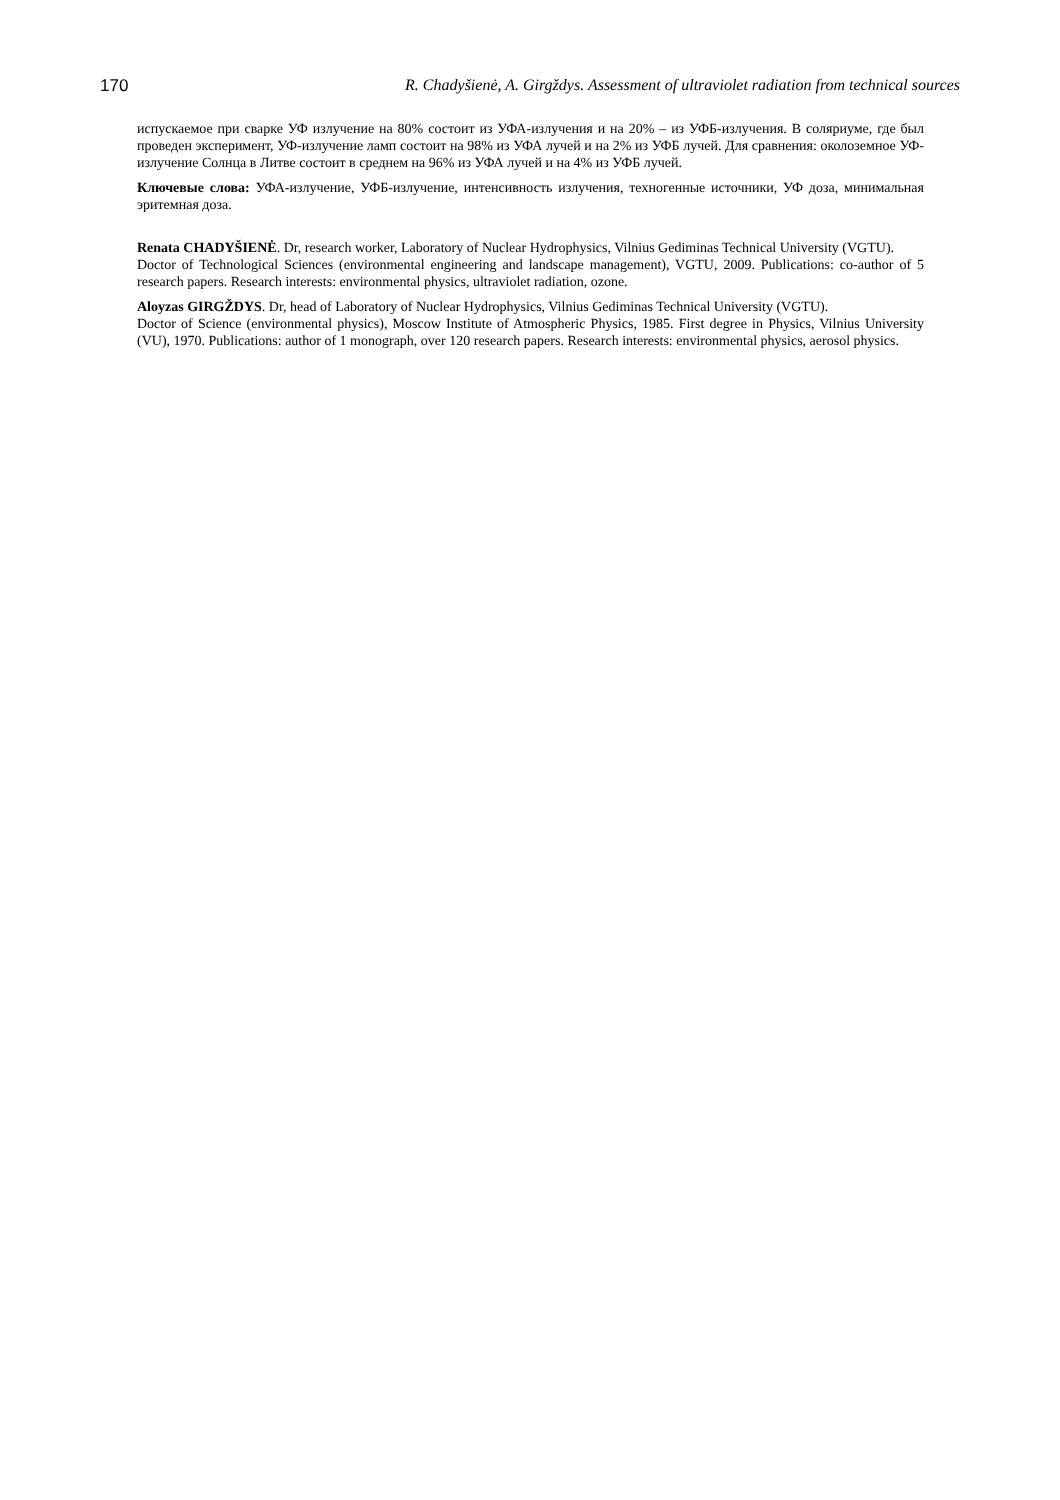170 R. Chadyšienė, A. Girgždys. Assessment of ultraviolet radiation from technical sources
испускаемое при сварке УФ излучение на 80% состоит из УФА-излучения и на 20% – из УФБ-излучения. В соляриуме, где был проведен эксперимент, УФ-излучение ламп состоит на 98% из УФА лучей и на 2% из УФБ лучей. Для сравнения: околоземное УФ-излучение Солнца в Литве состоит в среднем на 96% из УФА лучей и на 4% из УФБ лучей.
Ключевые слова: УФА-излучение, УФБ-излучение, интенсивность излучения, техногенные источники, УФ доза, минимальная эритемная доза.
Renata CHADYŠIENĖ. Dr, research worker, Laboratory of Nuclear Hydrophysics, Vilnius Gediminas Technical University (VGTU).
Doctor of Technological Sciences (environmental engineering and landscape management), VGTU, 2009. Publications: co-author of 5 research papers. Research interests: environmental physics, ultraviolet radiation, ozone.
Aloyzas GIRGŽDYS. Dr, head of Laboratory of Nuclear Hydrophysics, Vilnius Gediminas Technical University (VGTU).
Doctor of Science (environmental physics), Moscow Institute of Atmospheric Physics, 1985. First degree in Physics, Vilnius University (VU), 1970. Publications: author of 1 monograph, over 120 research papers. Research interests: environmental physics, aerosol physics.